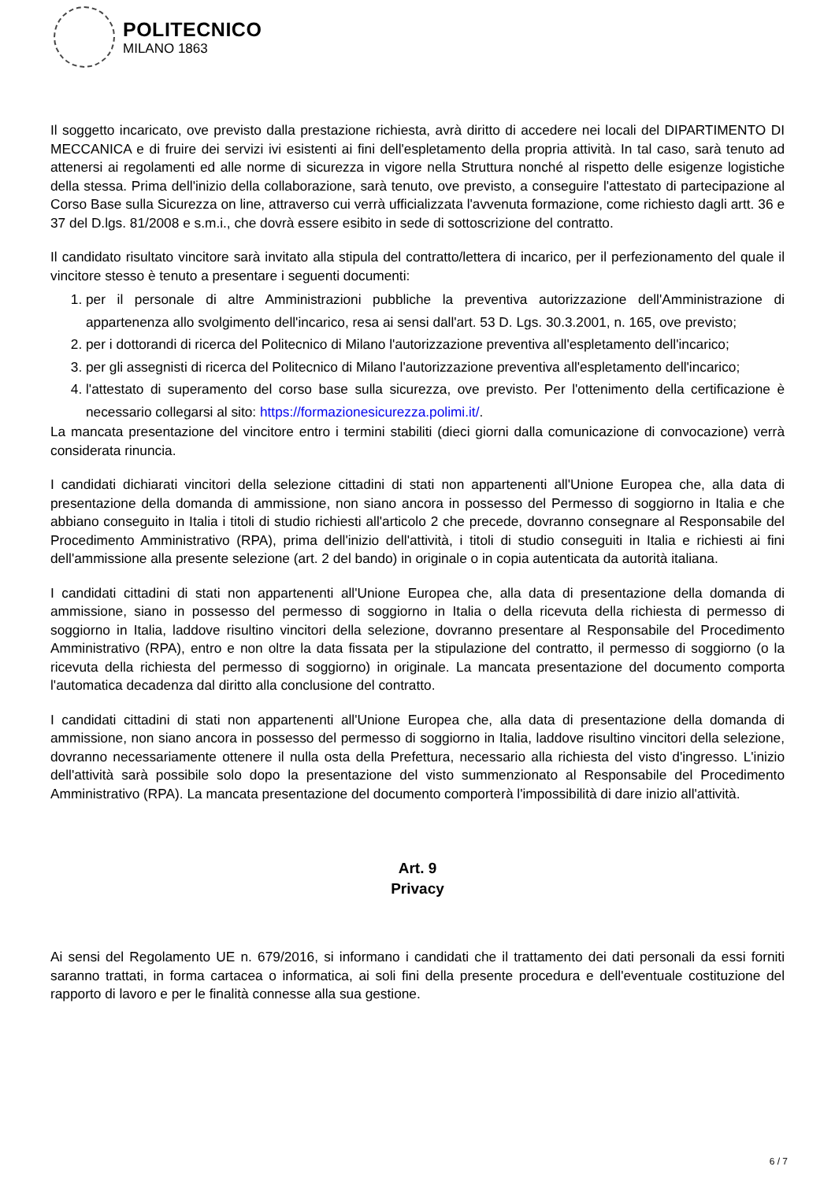POLITECNICO
MILANO 1863
Il soggetto incaricato, ove previsto dalla prestazione richiesta, avrà diritto di accedere nei locali del DIPARTIMENTO DI MECCANICA e di fruire dei servizi ivi esistenti ai fini dell'espletamento della propria attività. In tal caso, sarà tenuto ad attenersi ai regolamenti ed alle norme di sicurezza in vigore nella Struttura nonché al rispetto delle esigenze logistiche della stessa. Prima dell'inizio della collaborazione, sarà tenuto, ove previsto, a conseguire l'attestato di partecipazione al Corso Base sulla Sicurezza on line, attraverso cui verrà ufficializzata l'avvenuta formazione, come richiesto dagli artt. 36 e 37 del D.lgs. 81/2008 e s.m.i., che dovrà essere esibito in sede di sottoscrizione del contratto.
Il candidato risultato vincitore sarà invitato alla stipula del contratto/lettera di incarico, per il perfezionamento del quale il vincitore stesso è tenuto a presentare i seguenti documenti:
1. per il personale di altre Amministrazioni pubbliche la preventiva autorizzazione dell'Amministrazione di appartenenza allo svolgimento dell'incarico, resa ai sensi dall'art. 53 D. Lgs. 30.3.2001, n. 165, ove previsto;
2. per i dottorandi di ricerca del Politecnico di Milano l'autorizzazione preventiva all'espletamento dell'incarico;
3. per gli assegnisti di ricerca del Politecnico di Milano l'autorizzazione preventiva all'espletamento dell'incarico;
4. l'attestato di superamento del corso base sulla sicurezza, ove previsto. Per l'ottenimento della certificazione è necessario collegarsi al sito: https://formazionesicurezza.polimi.it/.
La mancata presentazione del vincitore entro i termini stabiliti (dieci giorni dalla comunicazione di convocazione) verrà considerata rinuncia.
I candidati dichiarati vincitori della selezione cittadini di stati non appartenenti all'Unione Europea che, alla data di presentazione della domanda di ammissione, non siano ancora in possesso del Permesso di soggiorno in Italia e che abbiano conseguito in Italia i titoli di studio richiesti all'articolo 2 che precede, dovranno consegnare al Responsabile del Procedimento Amministrativo (RPA), prima dell'inizio dell'attività, i titoli di studio conseguiti in Italia e richiesti ai fini dell'ammissione alla presente selezione (art. 2 del bando) in originale o in copia autenticata da autorità italiana.
I candidati cittadini di stati non appartenenti all'Unione Europea che, alla data di presentazione della domanda di ammissione, siano in possesso del permesso di soggiorno in Italia o della ricevuta della richiesta di permesso di soggiorno in Italia, laddove risultino vincitori della selezione, dovranno presentare al Responsabile del Procedimento Amministrativo (RPA), entro e non oltre la data fissata per la stipulazione del contratto, il permesso di soggiorno (o la ricevuta della richiesta del permesso di soggiorno) in originale. La mancata presentazione del documento comporta l'automatica decadenza dal diritto alla conclusione del contratto.
I candidati cittadini di stati non appartenenti all'Unione Europea che, alla data di presentazione della domanda di ammissione, non siano ancora in possesso del permesso di soggiorno in Italia, laddove risultino vincitori della selezione, dovranno necessariamente ottenere il nulla osta della Prefettura, necessario alla richiesta del visto d'ingresso. L'inizio dell'attività sarà possibile solo dopo la presentazione del visto summenzionato al Responsabile del Procedimento Amministrativo (RPA). La mancata presentazione del documento comporterà l'impossibilità di dare inizio all'attività.
Art. 9
Privacy
Ai sensi del Regolamento UE n. 679/2016, si informano i candidati che il trattamento dei dati personali da essi forniti saranno trattati, in forma cartacea o informatica, ai soli fini della presente procedura e dell'eventuale costituzione del rapporto di lavoro e per le finalità connesse alla sua gestione.
6 / 7